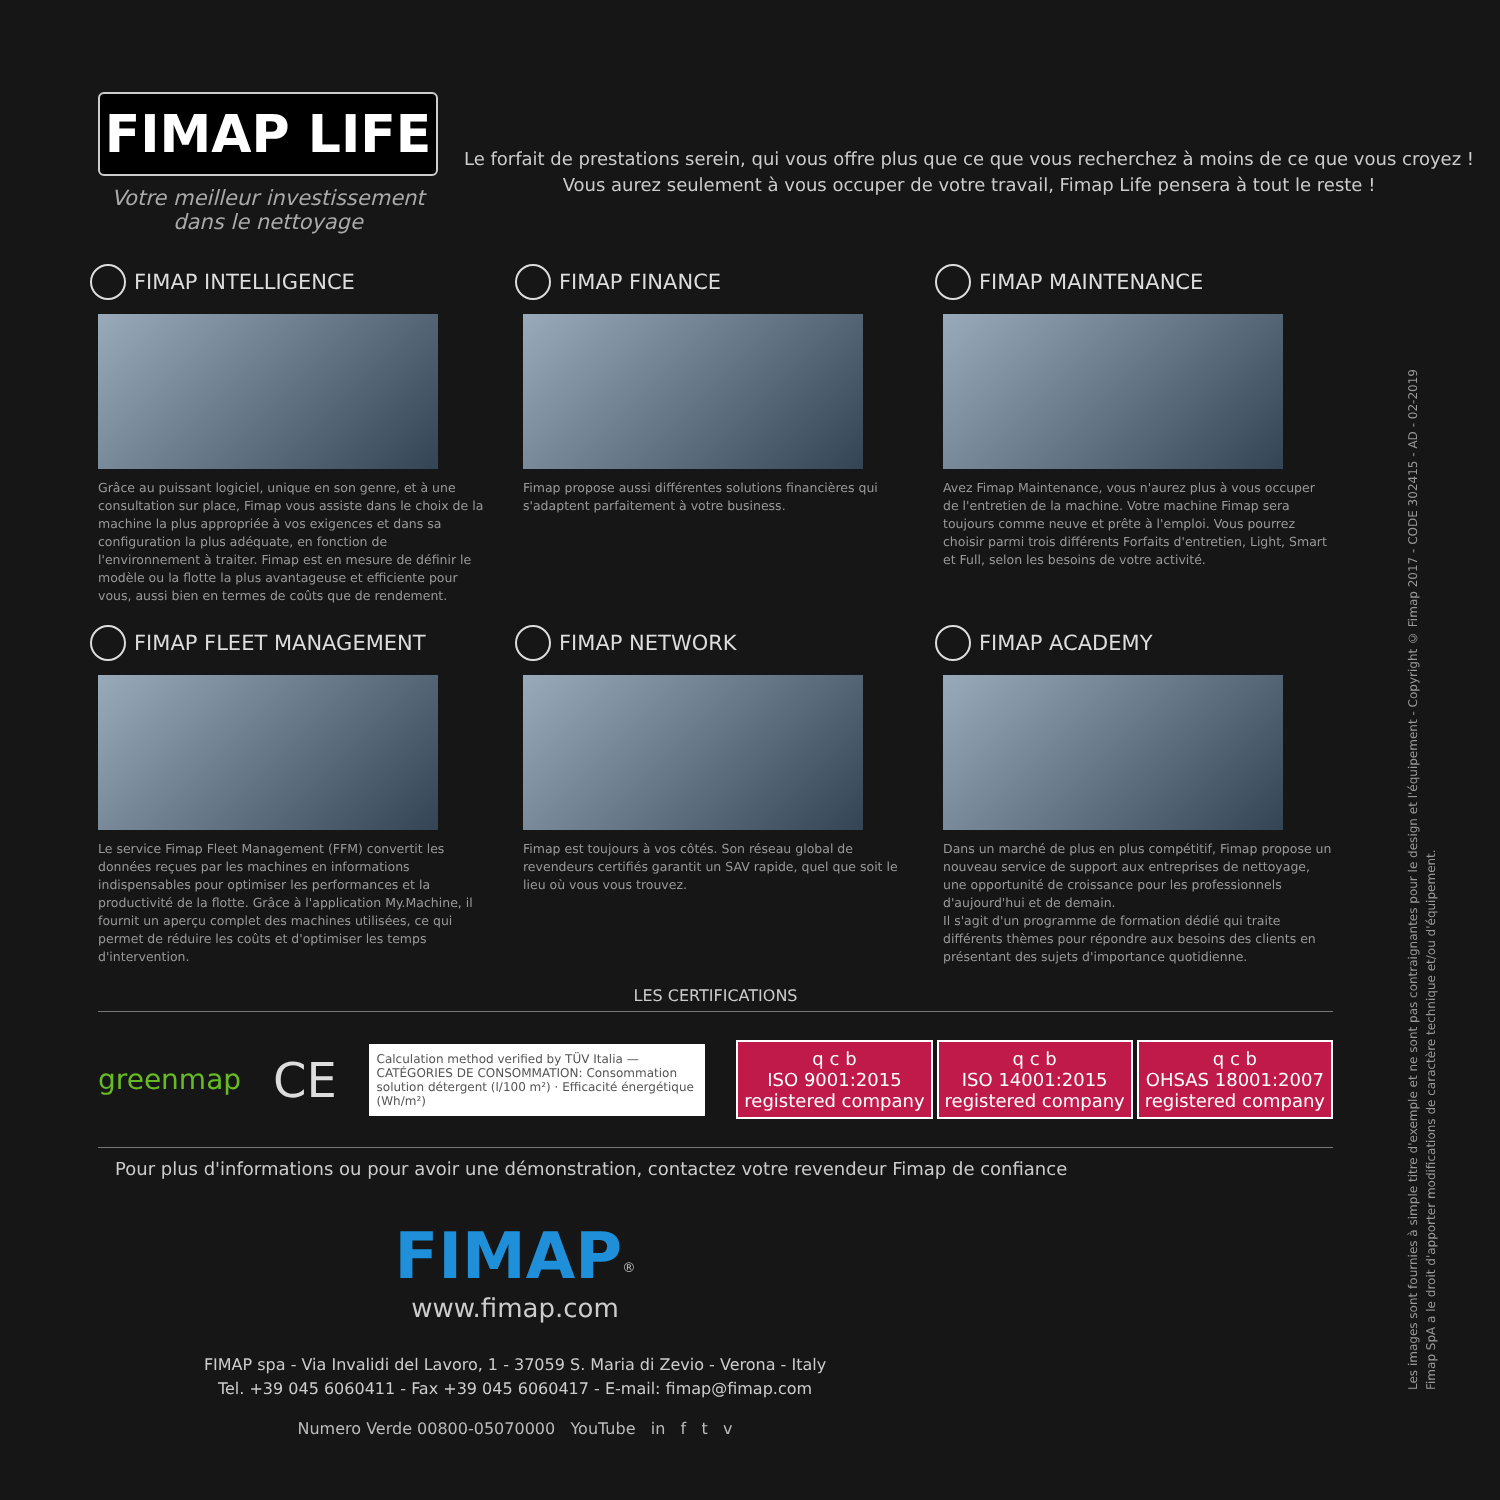FIMAP LIFE
Votre meilleur investissement dans le nettoyage
Le forfait de prestations serein, qui vous offre plus que ce que vous recherchez à moins de ce que vous croyez !
Vous aurez seulement à vous occuper de votre travail, Fimap Life pensera à tout le reste !
FIMAP INTELLIGENCE
Grâce au puissant logiciel, unique en son genre, et à une consultation sur place, Fimap vous assiste dans le choix de la machine la plus appropriée à vos exigences et dans sa configuration la plus adéquate, en fonction de l'environnement à traiter. Fimap est en mesure de définir le modèle ou la flotte la plus avantageuse et efficiente pour vous, aussi bien en termes de coûts que de rendement.
FIMAP FINANCE
Fimap propose aussi différentes solutions financières qui s'adaptent parfaitement à votre business.
FIMAP MAINTENANCE
Avez Fimap Maintenance, vous n'aurez plus à vous occuper de l'entretien de la machine. Votre machine Fimap sera toujours comme neuve et prête à l'emploi. Vous pourrez choisir parmi trois différents Forfaits d'entretien, Light, Smart et Full, selon les besoins de votre activité.
FIMAP FLEET MANAGEMENT
Le service Fimap Fleet Management (FFM) convertit les données reçues par les machines en informations indispensables pour optimiser les performances et la productivité de la flotte. Grâce à l'application My.Machine, il fournit un aperçu complet des machines utilisées, ce qui permet de réduire les coûts et d'optimiser les temps d'intervention.
FIMAP NETWORK
Fimap est toujours à vos côtés. Son réseau global de revendeurs certifiés garantit un SAV rapide, quel que soit le lieu où vous vous trouvez.
FIMAP ACADEMY
Dans un marché de plus en plus compétitif, Fimap propose un nouveau service de support aux entreprises de nettoyage, une opportunité de croissance pour les professionnels d'aujourd'hui et de demain.
Il s'agit d'un programme de formation dédié qui traite différents thèmes pour répondre aux besoins des clients en présentant des sujets d'importance quotidienne.
LES CERTIFICATIONS
greenmap CE
Calculation method verified by TÜV Italia — CATÉGORIES DE CONSOMMATION: Consommation solution détergent (l/100 m²) · Efficacité énergétique (Wh/m²)
q c b
ISO 9001:2015
registered company
q c b
ISO 14001:2015
registered company
q c b
OHSAS 18001:2007
registered company
Pour plus d'informations ou pour avoir une démonstration, contactez votre revendeur Fimap de confiance
FIMAP<sup>®</sup>
www.fimap.com
FIMAP spa - Via Invalidi del Lavoro, 1 - 37059 S. Maria di Zevio - Verona - Italy
Tel. +39 045 6060411 - Fax +39 045 6060417 - E-mail: fimap@fimap.com
Numero Verde 00800-05070000 YouTube in f t v
Les images sont fournies à simple titre d'exemple et ne sont pas contraignantes pour le design et l'équipement - Copyright © Fimap 2017 - CODE 302415 - AD - 02-2019
Fimap SpA a le droit d'apporter modifications de caractère technique et/ou d'équipement.